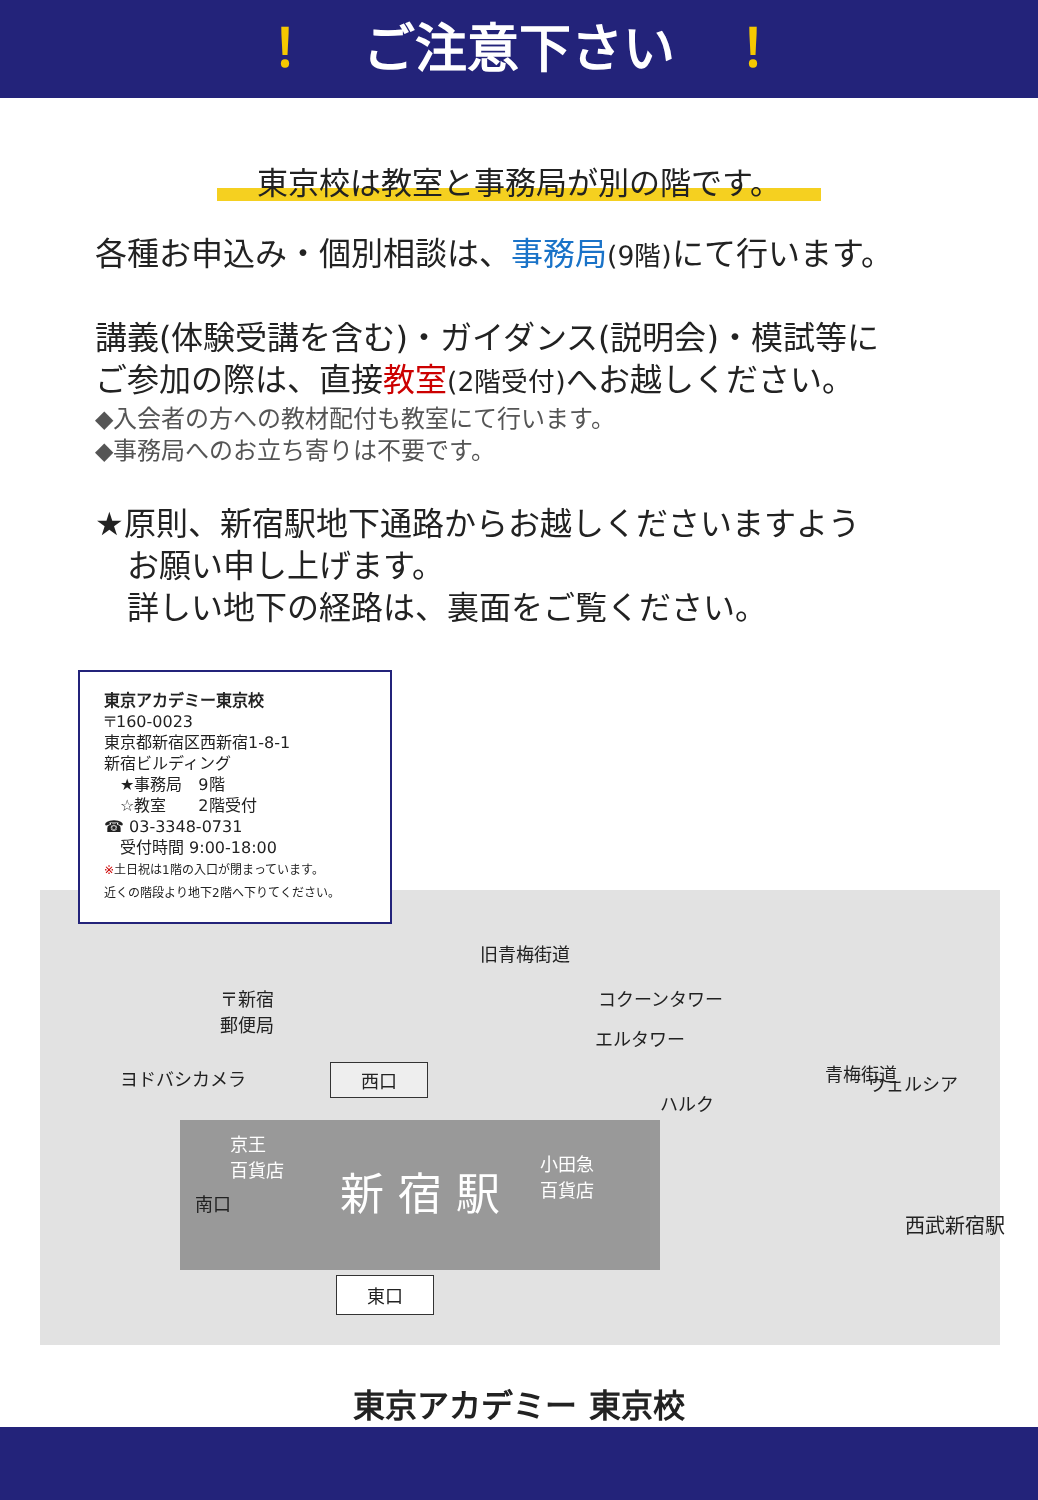！　ご注意下さい　！
東京校は教室と事務局が別の階です。
各種お申込み・個別相談は、事務局(9階) にて行います。
講義(体験受講を含む)・ガイダンス(説明会)・模試等に
ご参加の際は、直接教室(2階受付) へお越しください。
◆入会者の方への教材配付も教室にて行います。
◆事務局へのお立ち寄りは不要です。
★原則、新宿駅地下通路からお越しくださいますよう
　お願い申し上げます。
　詳しい地下の経路は、裏面をご覧ください。
新 宿 駅
東京アカデミー東京校
〒160-0023
東京都新宿区西新宿1-8-1
新宿ビルディング
　★事務局　9階
　☆教室　　2階受付
☎ 03-3348-0731
　受付時間 9:00-18:00
※土日祝は1階の入口が閉まっています。
近くの階段より地下2階へ下りてください。
〒新宿
郵便局
ヨドバシカメラ 西口
旧青梅街道
コクーンタワー
エルタワー
ハルク
青梅街道 ウェルシア
京王
百貨店
小田急
百貨店
南口
東口
西武新宿駅
東京アカデミー 東京校